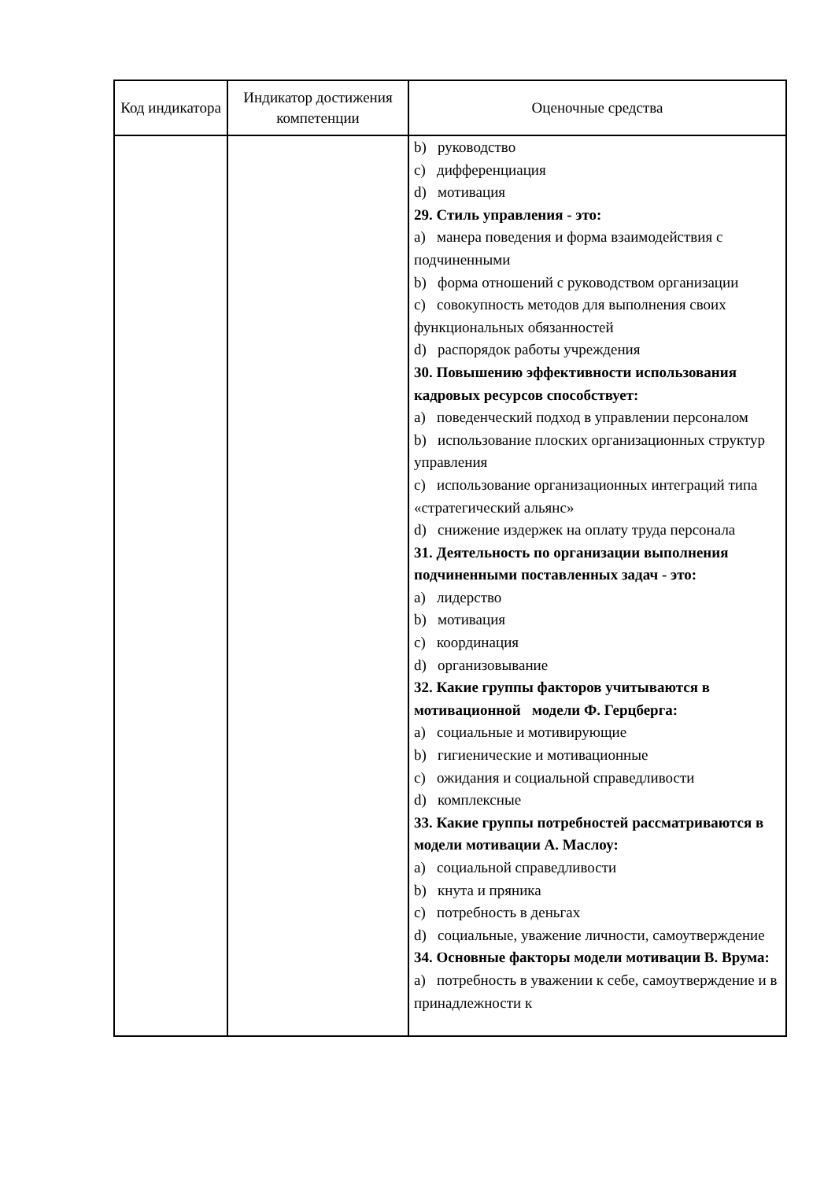| Код индикатора | Индикатор достижения компетенции | Оценочные средства |
| --- | --- | --- |
| | | b) руководство c) дифференциация d) мотивация 29. Стиль управления - это: a) манера поведения и форма взаимодействия с подчиненными b) форма отношений с руководством организации c) совокупность методов для выполнения своих функциональных обязанностей d) распорядок работы учреждения 30. Повышению эффективности использования кадровых ресурсов способствует: a) поведенческий подход в управлении персоналом b) использование плоских организационных структур управления c) использование организационных интеграций типа «стратегический альянс» d) снижение издержек на оплату труда персонала 31. Деятельность по организации выполнения подчиненными поставленных задач - это: a) лидерство b) мотивация c) координация d) организовывание 32. Какие группы факторов учитываются в мотивационной модели Ф. Герцберга: a) социальные и мотивирующие b) гигиенические и мотивационные c) ожидания и социальной справедливости d) комплексные 33. Какие группы потребностей рассматриваются в модели мотивации А. Маслоу: a) социальной справедливости b) кнута и пряника c) потребность в деньгах d) социальные, уважение личности, самоутверждение 34. Основные факторы модели мотивации В. Врума: a) потребность в уважении к себе, самоутверждение и в принадлежности к |